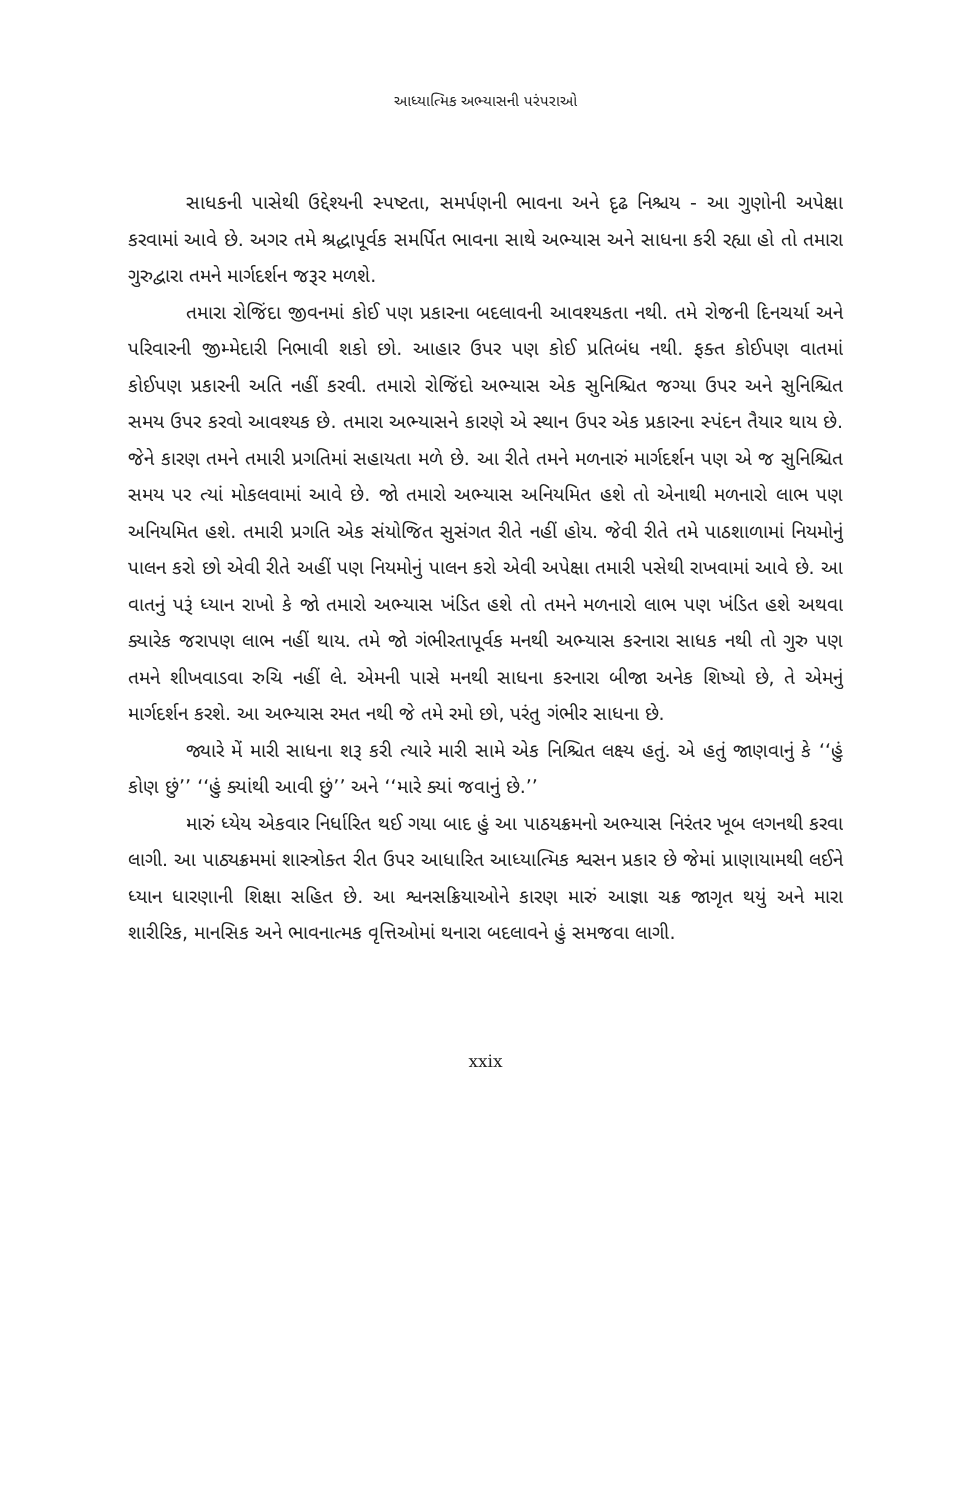આધ્યાત્મિક અભ્યાસની પરંપરાઓ
સાધકની પાસેથી ઉદ્દેશ્યની સ્પષ્ટતા, સમર્પણની ભાવના અને દૃઢ નિશ્ચય - આ ગુણોની અપેક્ષા કરવામાં આવે છે. અગર તમે શ્રદ્ધાપૂર્વક સમર્પિત ભાવના સાથે અભ્યાસ અને સાધના કરી રહ્યા હો તો તમારા ગુરુદ્વારા તમને માર્ગદર્શન જરૂર મળશે.
તમારા રોજિંદા જીવનમાં કોઈ પણ પ્રકારના બદલાવની આવશ્યકતા નથી. તમે રોજની દિનચર્યા અને પરિવારની જીમ્મેદારી નિભાવી શકો છો. આહાર ઉપર પણ કોઈ પ્રતિબંધ નથી. ફક્ત કોઈપણ વાતમાં કોઈપણ પ્રકારની અતિ નહીં કરવી. તમારો રોજિંદો અભ્યાસ એક સુનિશ્ચિત જગ્યા ઉપર અને સુનિશ્ચિત સમય ઉપર કરવો આવશ્યક છે. તમારા અભ્યાસને કારણે એ સ્થાન ઉપર એક પ્રકારના સ્પંદન તૈયાર થાય છે. જેને કારણ તમને તમારી પ્રગતિમાં સહાયતા મળે છે. આ રીતે તમને મળનારું માર્ગદર્શન પણ એ જ સુનિશ્ચિત સમય પર ત્યાં મોકલવામાં આવે છે. જો તમારો અભ્યાસ અનિયમિત હશે તો એનાથી મળનારો લાભ પણ અનિયમિત હશે. તમારી પ્રગતિ એક સંયોજિત સુસંગત રીતે નહીં હોય. જેવી રીતે તમે પાઠશાળામાં નિયમોનું પાલન કરો છો એવી રીતે અહીં પણ નિયમોનું પાલન કરો એવી અપેક્ષા તમારી પસેથી રાખવામાં આવે છે. આ વાતનું પરૂં ધ્યાન રાખો કે જો તમારો અભ્યાસ ખંડિત હશે તો તમને મળનારો લાભ પણ ખંડિત હશે અથવા ક્યારેક જરાપણ લાભ નહીં થાય. તમે જો ગંભીરતાપૂર્વક મનથી અભ્યાસ કરનારા સાધક નથી તો ગુરુ પણ તમને શીખવાડવા રુચિ નહીં લે. એમની પાસે મનથી સાધના કરનારા બીજા અનેક શિષ્યો છે, તે એમનું માર્ગદર્શન કરશે. આ અભ્યાસ રમત નથી જે તમે રમો છો, પરંતુ ગંભીર સાધના છે.
જ્યારે મેં મારી સાધના શરૂ કરી ત્યારે મારી સામે એક નિશ્ચિત લક્ષ્ય હતું. એ હતું જાણવાનું કે ‘‘હું કોણ છું’’ ‘‘હું ક્યાંથી આવી છું’’ અને ‘‘મારે ક્યાં જવાનું છે.’’
મારું ધ્યેય એકવાર નિર્ધારિત થઈ ગયા બાદ હું આ પાઠયક્રમનો અભ્યાસ નિરંતર ખૂબ લગનથી કરવા લાગી. આ પાઠ્યક્રમમાં શાસ્ત્રોક્ત રીત ઉપર આધારિત આધ્યાત્મિક શ્વસન પ્રકાર છે જેમાં પ્રાણાયામથી લઈને ધ્યાન ધારણાની શિક્ષા સહિત છે. આ શ્વનસક્રિયાઓને કારણ મારું આજ્ઞા ચક્ર જાગૃત થયું અને મારા શારીરિક, માનસિક અને ભાવનાત્મક વૃત્તિઓમાં થનારા બદલાવને હું સમજવા લાગી.
xxix